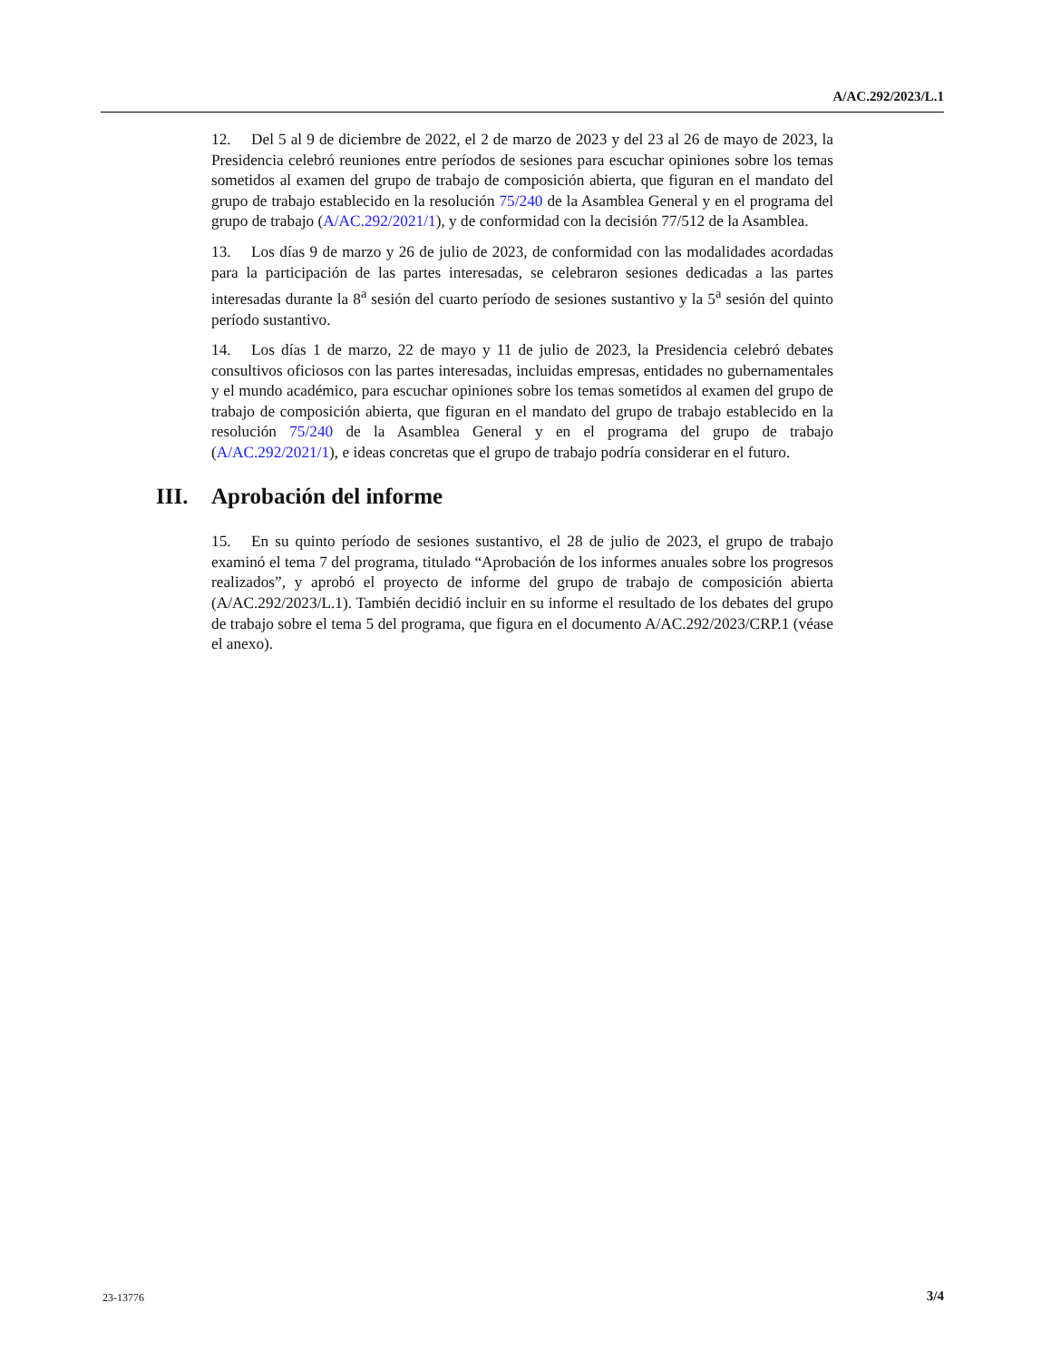A/AC.292/2023/L.1
12. Del 5 al 9 de diciembre de 2022, el 2 de marzo de 2023 y del 23 al 26 de mayo de 2023, la Presidencia celebró reuniones entre períodos de sesiones para escuchar opiniones sobre los temas sometidos al examen del grupo de trabajo de composición abierta, que figuran en el mandato del grupo de trabajo establecido en la resolución 75/240 de la Asamblea General y en el programa del grupo de trabajo (A/AC.292/2021/1), y de conformidad con la decisión 77/512 de la Asamblea.
13. Los días 9 de marzo y 26 de julio de 2023, de conformidad con las modalidades acordadas para la participación de las partes interesadas, se celebraron sesiones dedicadas a las partes interesadas durante la 8<sup>a</sup> sesión del cuarto período de sesiones sustantivo y la 5<sup>a</sup> sesión del quinto período sustantivo.
14. Los días 1 de marzo, 22 de mayo y 11 de julio de 2023, la Presidencia celebró debates consultivos oficiosos con las partes interesadas, incluidas empresas, entidades no gubernamentales y el mundo académico, para escuchar opiniones sobre los temas sometidos al examen del grupo de trabajo de composición abierta, que figuran en el mandato del grupo de trabajo establecido en la resolución 75/240 de la Asamblea General y en el programa del grupo de trabajo (A/AC.292/2021/1), e ideas concretas que el grupo de trabajo podría considerar en el futuro.
III. Aprobación del informe
15. En su quinto período de sesiones sustantivo, el 28 de julio de 2023, el grupo de trabajo examinó el tema 7 del programa, titulado “Aprobación de los informes anuales sobre los progresos realizados”, y aprobó el proyecto de informe del grupo de trabajo de composición abierta (A/AC.292/2023/L.1). También decidió incluir en su informe el resultado de los debates del grupo de trabajo sobre el tema 5 del programa, que figura en el documento A/AC.292/2023/CRP.1 (véase el anexo).
23-13776 3/4